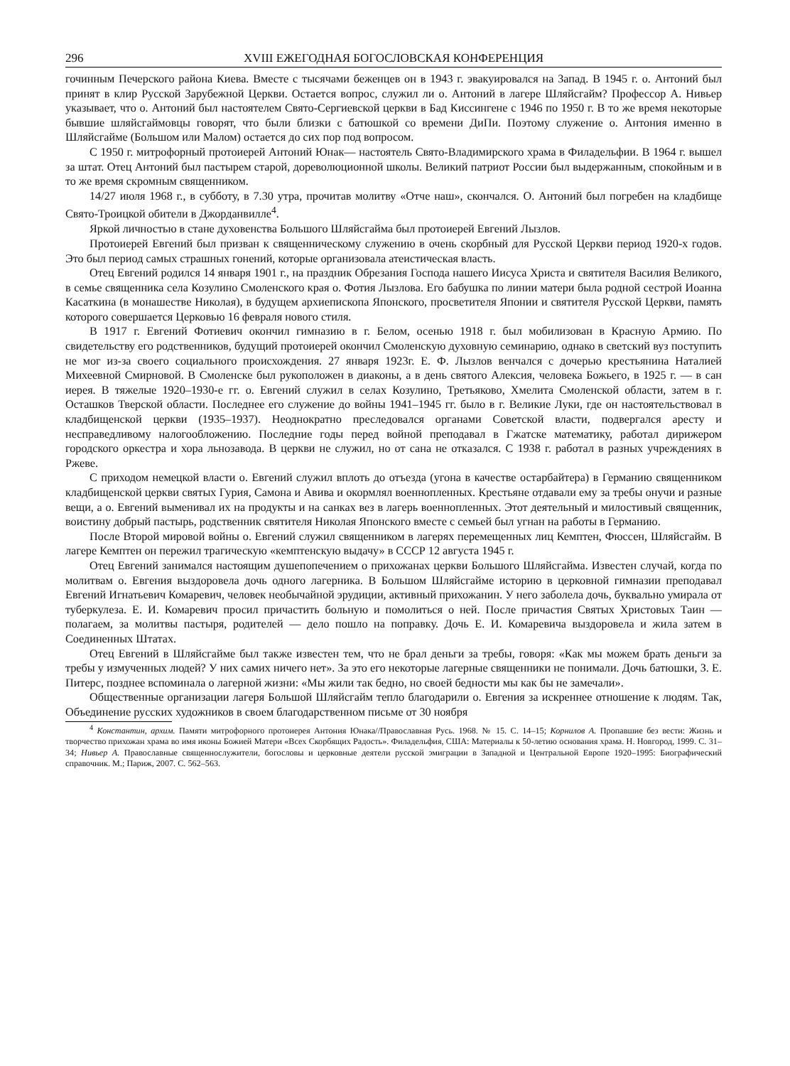296 XVIII ЕЖЕГОДНАЯ БОГОСЛОВСКАЯ КОНФЕРЕНЦИЯ
гочинным Печерского района Киева. Вместе с тысячами беженцев он в 1943 г. эвакуировался на Запад. В 1945 г. о. Антоний был принят в клир Русской Зарубежной Церкви. Остается вопрос, служил ли о. Антоний в лагере Шляйсгайм? Профессор А. Нивьер указывает, что о. Антоний был настоятелем Свято-Сергиевской церкви в Бад Киссингене с 1946 по 1950 г. В то же время некоторые бывшие шляйсгаймовцы говорят, что были близки с батюшкой со времени ДиПи. Поэтому служение о. Антония именно в Шляйсгайме (Большом или Малом) остается до сих пор под вопросом.
С 1950 г. митрофорный протоиерей Антоний Юнак— настоятель Свято-Владимирского храма в Филадельфии. В 1964 г. вышел за штат. Отец Антоний был пастырем старой, дореволюционной школы. Великий патриот России был выдержанным, спокойным и в то же время скромным священником.
14/27 июля 1968 г., в субботу, в 7.30 утра, прочитав молитву «Отче наш», скончался. О. Антоний был погребен на кладбище Свято-Троицкой обители в Джорданвилле<sup>4</sup>.
Яркой личностью в стане духовенства Большого Шляйсгайма был протоиерей Евгений Лызлов.
Протоиерей Евгений был призван к священническому служению в очень скорбный для Русской Церкви период 1920-х годов. Это был период самых страшных гонений, которые организовала атеистическая власть.
Отец Евгений родился 14 января 1901 г., на праздник Обрезания Господа нашего Иисуса Христа и святителя Василия Великого, в семье священника села Козулино Смоленского края о. Фотия Лызлова. Его бабушка по линии матери была родной сестрой Иоанна Касаткина (в монашестве Николая), в будущем архиепископа Японского, просветителя Японии и святителя Русской Церкви, память которого совершается Церковью 16 февраля нового стиля.
В 1917 г. Евгений Фотиевич окончил гимназию в г. Белом, осенью 1918 г. был мобилизован в Красную Армию. По свидетельству его родственников, будущий протоиерей окончил Смоленскую духовную семинарию, однако в светский вуз поступить не мог из-за своего социального происхождения. 27 января 1923г. Е. Ф. Лызлов венчался с дочерью крестьянина Наталией Михеевной Смирновой. В Смоленске был рукоположен в диаконы, а в день святого Алексия, человека Божьего, в 1925 г. — в сан иерея. В тяжелые 1920–1930-е гг. о. Евгений служил в селах Козулино, Третьяково, Хмелита Смоленской области, затем в г. Осташков Тверской области. Последнее его служение до войны 1941–1945 гг. было в г. Великие Луки, где он настоятельствовал в кладбищенской церкви (1935–1937). Неоднократно преследовался органами Советской власти, подвергался аресту и несправедливому налогообложению. Последние годы перед войной преподавал в Гжатске математику, работал дирижером городского оркестра и хора льнозавода. В церкви не служил, но от сана не отказался. С 1938 г. работал в разных учреждениях в Ржеве.
С приходом немецкой власти о. Евгений служил вплоть до отъезда (угона в качестве остарбайтера) в Германию священником кладбищенской церкви святых Гурия, Самона и Авива и окормлял военнопленных. Крестьяне отдавали ему за требы онучи и разные вещи, а о. Евгений выменивал их на продукты и на санках вез в лагерь военнопленных. Этот деятельный и милостивый священник, воистину добрый пастырь, родственник святителя Николая Японского вместе с семьей был угнан на работы в Германию.
После Второй мировой войны о. Евгений служил священником в лагерях перемещенных лиц Кемптен, Фюссен, Шляйсгайм. В лагере Кемптен он пережил трагическую «кемптенскую выдачу» в СССР 12 августа 1945 г.
Отец Евгений занимался настоящим душепопечением о прихожанах церкви Большого Шляйсгайма. Известен случай, когда по молитвам о. Евгения выздоровела дочь одного лагерника. В Большом Шляйсгайме историю в церковной гимназии преподавал Евгений Игнатьевич Комаревич, человек необычайной эрудиции, активный прихожанин. У него заболела дочь, буквально умирала от туберкулеза. Е. И. Комаревич просил причастить больную и помолиться о ней. После причастия Святых Христовых Таин — полагаем, за молитвы пастыря, родителей — дело пошло на поправку. Дочь Е. И. Комаревича выздоровела и жила затем в Соединенных Штатах.
Отец Евгений в Шляйсгайме был также известен тем, что не брал деньги за требы, говоря: «Как мы можем брать деньги за требы у измученных людей? У них самих ничего нет». За это его некоторые лагерные священники не понимали. Дочь батюшки, З. Е. Питерс, позднее вспоминала о лагерной жизни: «Мы жили так бедно, но своей бедности мы как бы не замечали».
Общественные организации лагеря Большой Шляйсгайм тепло благодарили о. Евгения за искреннее отношение к людям. Так, Объединение русских художников в своем благодарственном письме от 30 ноября
<sup>4</sup> Константин, архим. Памяти митрофорного протоиерея Антония Юнака//Православная Русь. 1968. № 15. С. 14–15; Корнилов А. Пропавшие без вести: Жизнь и творчество прихожан храма во имя иконы Божией Матери «Всех Скорбящих Радость». Филадельфия, США: Материалы к 50-летию основания храма. Н. Новгород, 1999. С. 31–34; Нивьер А. Православные священнослужители, богословы и церковные деятели русской эмиграции в Западной и Центральной Европе 1920–1995: Биографический справочник. М.; Париж, 2007. С. 562–563.